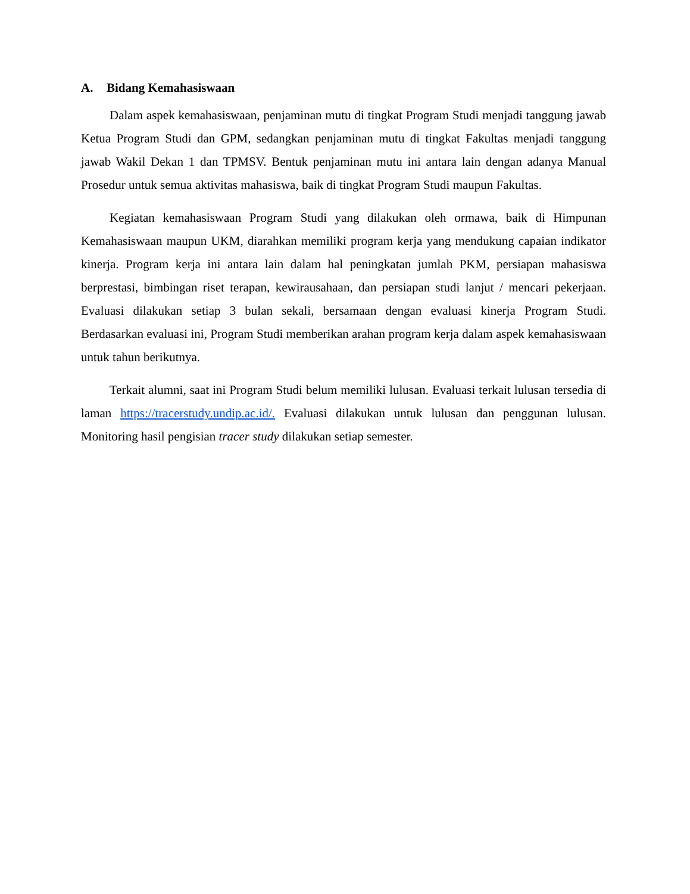A. Bidang Kemahasiswaan
Dalam aspek kemahasiswaan, penjaminan mutu di tingkat Program Studi menjadi tanggung jawab Ketua Program Studi dan GPM, sedangkan penjaminan mutu di tingkat Fakultas menjadi tanggung jawab Wakil Dekan 1 dan TPMSV. Bentuk penjaminan mutu ini antara lain dengan adanya Manual Prosedur untuk semua aktivitas mahasiswa, baik di tingkat Program Studi maupun Fakultas.
Kegiatan kemahasiswaan Program Studi yang dilakukan oleh ormawa, baik di Himpunan Kemahasiswaan maupun UKM, diarahkan memiliki program kerja yang mendukung capaian indikator kinerja. Program kerja ini antara lain dalam hal peningkatan jumlah PKM, persiapan mahasiswa berprestasi, bimbingan riset terapan, kewirausahaan, dan persiapan studi lanjut / mencari pekerjaan. Evaluasi dilakukan setiap 3 bulan sekali, bersamaan dengan evaluasi kinerja Program Studi. Berdasarkan evaluasi ini, Program Studi memberikan arahan program kerja dalam aspek kemahasiswaan untuk tahun berikutnya.
Terkait alumni, saat ini Program Studi belum memiliki lulusan. Evaluasi terkait lulusan tersedia di laman https://tracerstudy.undip.ac.id/. Evaluasi dilakukan untuk lulusan dan penggunan lulusan. Monitoring hasil pengisian tracer study dilakukan setiap semester.